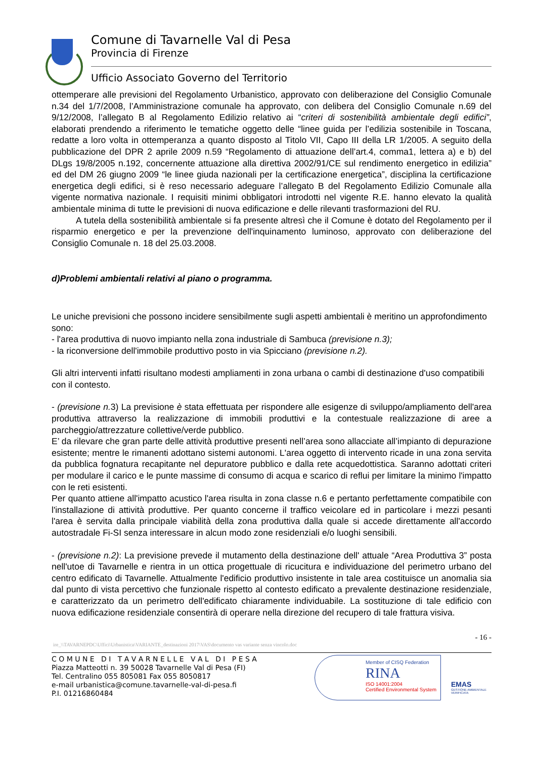Comune di Tavarnelle Val di Pesa
Provincia di Firenze
Ufficio Associato Governo del Territorio
ottemperare alle previsioni del Regolamento Urbanistico, approvato con deliberazione del Consiglio Comunale n.34 del 1/7/2008, l’Amministrazione comunale ha approvato, con delibera del Consiglio Comunale n.69 del 9/12/2008, l’allegato B al Regolamento Edilizio relativo ai “criteri di sostenibilità ambientale degli edifici”, elaborati prendendo a riferimento le tematiche oggetto delle “linee guida per l’edilizia sostenibile in Toscana, redatte a loro volta in ottemperanza a quanto disposto al Titolo VII, Capo III della LR 1/2005. A seguito della pubblicazione del DPR 2 aprile 2009 n.59 “Regolamento di attuazione dell’art.4, comma1, lettera a) e b) del DLgs 19/8/2005 n.192, concernente attuazione alla direttiva 2002/91/CE sul rendimento energetico in edilizia” ed del DM 26 giugno 2009 “le linee giuda nazionali per la certificazione energetica”, disciplina la certificazione energetica degli edifici, si è reso necessario adeguare l’allegato B del Regolamento Edilizio Comunale alla vigente normativa nazionale. I requisiti minimi obbligatori introdotti nel vigente R.E. hanno elevato la qualità ambientale minima di tutte le previsioni di nuova edificazione e delle rilevanti trasformazioni del RU.
A tutela della sostenibilità ambientale si fa presente altresì che il Comune è dotato del Regolamento per il risparmio energetico e per la prevenzione dell'inquinamento luminoso, approvato con deliberazione del Consiglio Comunale n. 18 del 25.03.2008.
d)Problemi ambientali relativi al piano o programma.
Le uniche previsioni che possono incidere sensibilmente sugli aspetti ambientali è meritino un approfondimento sono:
- l'area produttiva di nuovo impianto nella zona industriale di Sambuca (previsione n.3);
- la riconversione dell'immobile produttivo posto in via Spicciano (previsione n.2).
Gli altri interventi infatti risultano modesti ampliamenti in zona urbana o cambi di destinazione d'uso compatibili con il contesto.
- (previsione n. 3) La previsione è stata effettuata per rispondere alle esigenze di sviluppo/ampliamento dell'area produttiva attraverso la realizzazione di immobili produttivi e la contestuale realizzazione di aree a parcheggio/attrezzature collettive/verde pubblico.
E’ da rilevare che gran parte delle attività produttive presenti nell’area sono allacciate all’impianto di depurazione esistente; mentre le rimanenti adottano sistemi autonomi. L'area oggetto di intervento ricade in una zona servita da pubblica fognatura recapitante nel depuratore pubblico e dalla rete acquedottistica. Saranno adottati criteri per modulare il carico e le punte massime di consumo di acqua e scarico di reflui per limitare la minimo l'impatto con le reti esistenti.
Per quanto attiene all'impatto acustico l'area risulta in zona classe n.6 e pertanto perfettamente compatibile con l'installazione di attività produttive. Per quanto concerne il traffico veicolare ed in particolare i mezzi pesanti l'area è servita dalla principale viabilità della zona produttiva dalla quale si accede direttamente all'accordo autostradale Fi-SI senza interessare in alcun modo zone residenziali e/o luoghi sensibili.
- (previsione n.2): La previsione prevede il mutamento della destinazione dell' attuale “Area Produttiva 3” posta nell'utoe di Tavarnelle e rientra in un ottica progettuale di ricucitura e individuazione del perimetro urbano del centro edificato di Tavarnelle. Attualmente l'edificio produttivo insistente in tale area costituisce un anomalia sia dal punto di vista percettivo che funzionale rispetto al contesto edificato a prevalente destinazione residenziale, e caratterizzato da un perimetro dell'edificato chiaramente individuabile. La sostituzione di tale edificio con nuova edificazione residenziale consentirà di operare nella direzione del recupero di tale frattura visiva.
- 16 -
ire_\\TAVARNEPDC\Uffici\Urbanistica\VARIANTE_destinazioni 2017\VAS\documento vas variante senza vincolo.doc
C O M U N E D I T A V A R N E L L E V A L D I P E S A
Piazza Matteotti n. 39 50028 Tavarnelle Val di Pesa (FI)
Tel. Centralino 055 805081 Fax 055 8050817
e-mail urbanistica@comune.tavarnelle-val-di-pesa.fi
P.I. 01216860484
Member of CISQ Federation
RINA
ISO 14001:2004
Certified Environmental System
EMAS
GESTIONE AMBIENTALE VERIFICATA